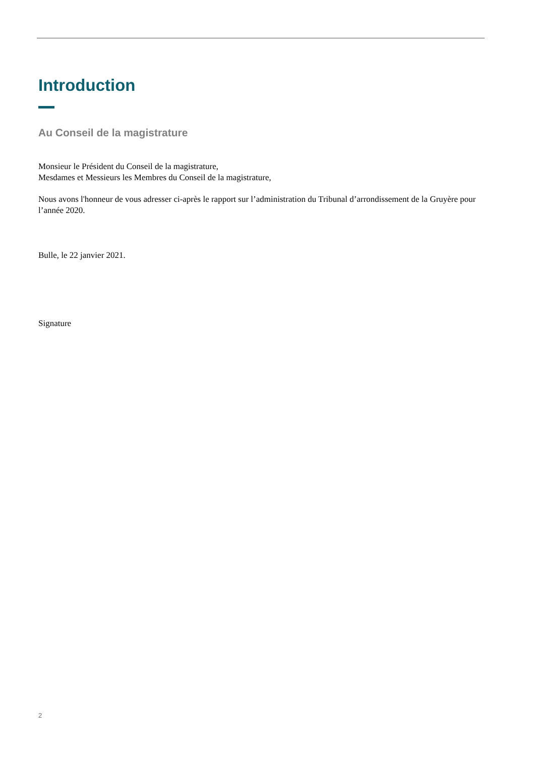Introduction
Au Conseil de la magistrature
Monsieur le Président du Conseil de la magistrature,
Mesdames et Messieurs les Membres du Conseil de la magistrature,
Nous avons l'honneur de vous adresser ci-après le rapport sur l’administration du Tribunal d’arrondissement de la Gruyère pour l’année 2020.
Bulle, le 22 janvier 2021.
Signature
2